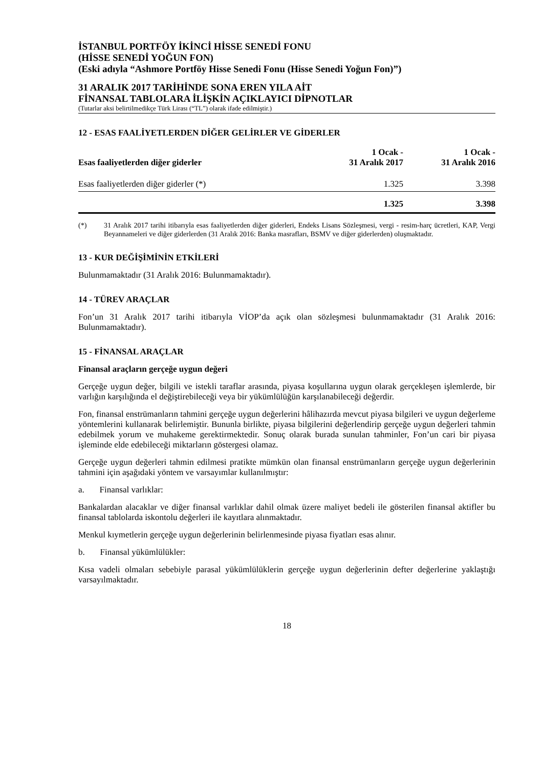İSTANBUL PORTFÖY İKİNCİ HİSSE SENEDİ FONU
(HİSSE SENEDİ YOĞUN FON)
(Eski adıyla “Ashmore Portföy Hisse Senedi Fonu (Hisse Senedi Yoğun Fon)”)
31 ARALIK 2017 TARİHİNDE SONA EREN YILA AİT
FİNANSAL TABLOLARA İLİŞKİN AÇIKLAYICI DİPNOTLAR
(Tutarlar aksi belirtilmedikçe Türk Lirası (“TL”) olarak ifade edilmiştir.)
12 - ESAS FAALİYETLERDEN DİĞER GELİRLER VE GİDERLER
| Esas faaliyetlerden diğer giderler | 1 Ocak - 31 Aralık 2017 | 1 Ocak - 31 Aralık 2016 |
| --- | --- | --- |
| Esas faaliyetlerden diğer giderler (*) | 1.325 | 3.398 |
| | 1.325 | 3.398 |
(*) 31 Aralık 2017 tarihi itibarıyla esas faaliyetlerden diğer giderleri, Endeks Lisans Sözleşmesi, vergi - resim-harç ücretleri, KAP, Vergi Beyannameleri ve diğer giderlerden (31 Aralık 2016: Banka masrafları, BSMV ve diğer giderlerden) oluşmaktadır.
13 - KUR DEĞİŞİMİNİN ETKİLERİ
Bulunmamaktadır (31 Aralık 2016: Bulunmamaktadır).
14 - TÜREV ARAÇLAR
Fon’un 31 Aralık 2017 tarihi itibarıyla VİOP’da açık olan sözleşmesi bulunmamaktadır (31 Aralık 2016: Bulunmamaktadır).
15 - FİNANSAL ARAÇLAR
Finansal araçların gerçeğe uygun değeri
Gerçeğe uygun değer, bilgili ve istekli taraflar arasında, piyasa koşullarına uygun olarak gerçekleşen işlemlerde, bir varlığın karşılığında el değiştirebileceği veya bir yükümlülüğün karşılanabileceği değerdir.
Fon, finansal enstrümanların tahmini gerçeğe uygun değerlerini hâlihazırda mevcut piyasa bilgileri ve uygun değerleme yöntemlerini kullanarak belirlemiştir. Bununla birlikte, piyasa bilgilerini değerlendirip gerçeğe uygun değerleri tahmin edebilmek yorum ve muhakeme gerektirmektedir. Sonuç olarak burada sunulan tahminler, Fon’un cari bir piyasa işleminde elde edebileceği miktarların göstergesi olamaz.
Gerçeğe uygun değerleri tahmin edilmesi pratikte mümkün olan finansal enstrümanların gerçeğe uygun değerlerinin tahmini için aşağıdaki yöntem ve varsayımlar kullanılmıştır:
a. Finansal varlıklar:
Bankalardan alacaklar ve diğer finansal varlıklar dahil olmak üzere maliyet bedeli ile gösterilen finansal aktifler bu finansal tablolarda iskontolu değerleri ile kayıtlara alınmaktadır.
Menkul kıymetlerin gerçeğe uygun değerlerinin belirlenmesinde piyasa fiyatları esas alınır.
b. Finansal yükümlülükler:
Kısa vadeli olmaları sebebiyle parasal yükümlülüklerin gerçeğe uygun değerlerinin defter değerlerine yaklaştığı varsayılmaktadır.
18